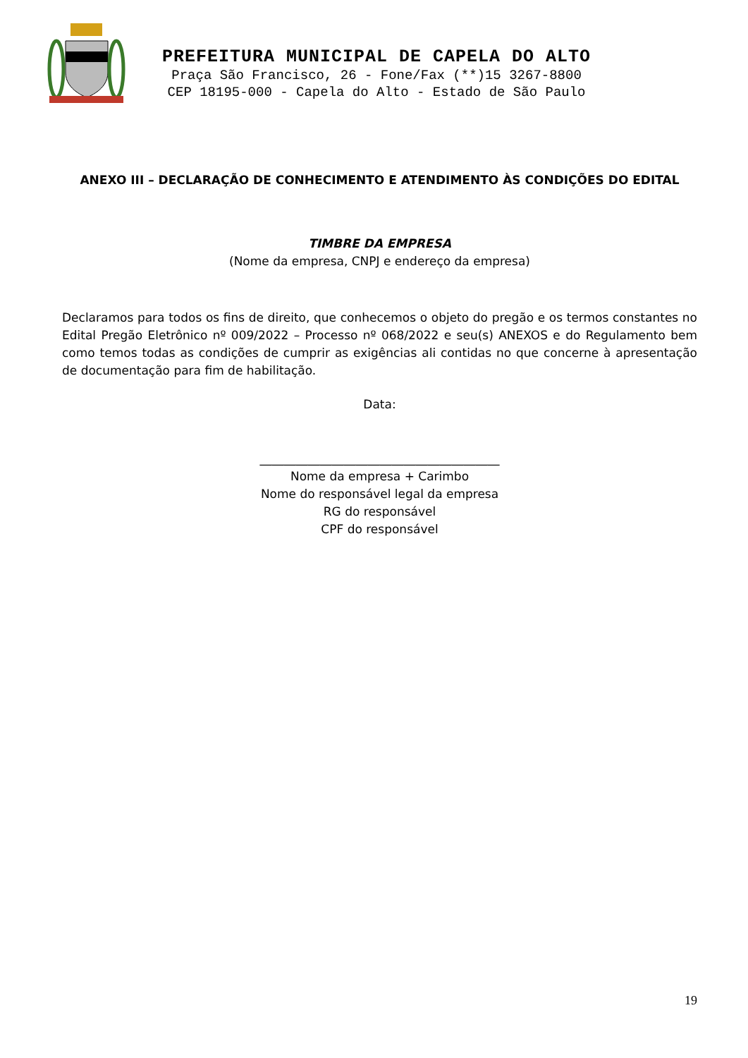PREFEITURA MUNICIPAL DE CAPELA DO ALTO
Praça São Francisco, 26 - Fone/Fax (**)15 3267-8800
CEP 18195-000 - Capela do Alto - Estado de São Paulo
ANEXO III – DECLARAÇÃO DE CONHECIMENTO E ATENDIMENTO ÀS CONDIÇÕES DO EDITAL
TIMBRE DA EMPRESA
(Nome da empresa, CNPJ e endereço da empresa)
Declaramos para todos os fins de direito, que conhecemos o objeto do pregão e os termos constantes no Edital Pregão Eletrônico nº 009/2022 – Processo nº 068/2022 e seu(s) ANEXOS e do Regulamento bem como temos todas as condições de cumprir as exigências ali contidas no que concerne à apresentação de documentação para fim de habilitação.
Data:
________________________________________
Nome da empresa + Carimbo
Nome do responsável legal da empresa
RG do responsável
CPF do responsável
19